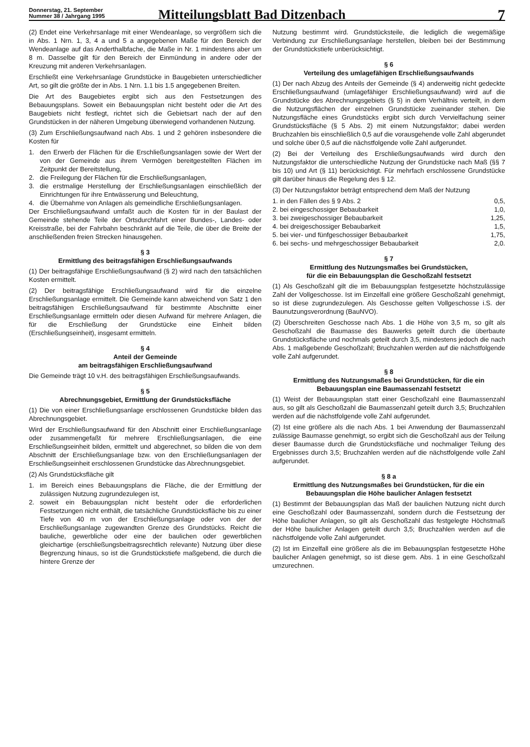Donnerstag, 21. September
Nummer 38 / Jahrgang 1995
Mitteilungsblatt Bad Ditzenbach
7
(2) Endet eine Verkehrsanlage mit einer Wendeanlage, so vergrößern sich die in Abs. 1 Nrn. 1, 3, 4 a und 5 a angegebenen Maße für den Bereich der Wendeanlage auf das Anderthalbfache, die Maße in Nr. 1 mindestens aber um 8 m. Dasselbe gilt für den Bereich der Einmündung in andere oder der Kreuzung mit anderen Verkehrsanlagen.
Erschließt eine Verkehrsanlage Grundstücke in Baugebieten unterschiedlicher Art, so gilt die größte der in Abs. 1 Nrn. 1.1 bis 1.5 angegebenen Breiten.
Die Art des Baugebietes ergibt sich aus den Festsetzungen des Bebauungsplans. Soweit ein Bebauungsplan nicht besteht oder die Art des Baugebiets nicht festlegt, richtet sich die Gebietsart nach der auf den Grundstücken in der näheren Umgebung überwiegend vorhandenen Nutzung.
(3) Zum Erschließungsaufwand nach Abs. 1 und 2 gehören insbesondere die Kosten für
1. den Erwerb der Flächen für die Erschließungsanlagen sowie der Wert der von der Gemeinde aus ihrem Vermögen bereitgestellten Flächen im Zeitpunkt der Bereitstellung,
2. die Freilegung der Flächen für die Erschließungsanlagen,
3. die erstmalige Herstellung der Erschließungsanlagen einschließlich der Einrichtungen für ihre Entwässerung und Beleuchtung,
4. die Übernahme von Anlagen als gemeindliche Erschließungsanlagen.
Der Erschließungsaufwand umfaßt auch die Kosten für in der Baulast der Gemeinde stehende Teile der Ortsdurchfahrt einer Bundes-, Landes- oder Kreisstraße, bei der Fahrbahn beschränkt auf die Teile, die über die Breite der anschließenden freien Strecken hinausgehen.
§ 3
Ermittlung des beitragsfähigen Erschließungsaufwands
(1) Der beitragsfähige Erschließungsaufwand (§ 2) wird nach den tatsächlichen Kosten ermittelt.
(2) Der beitragsfähige Erschließungsaufwand wird für die einzelne Erschließungsanlage ermittelt. Die Gemeinde kann abweichend von Satz 1 den beitragsfähigen Erschließungsaufwand für bestimmte Abschnitte einer Erschließungsanlage ermitteln oder diesen Aufwand für mehrere Anlagen, die für die Erschließung der Grundstücke eine Einheit bilden (Erschließungseinheit), insgesamt ermitteln.
§ 4
Anteil der Gemeinde
am beitragsfähigen Erschließungsaufwand
Die Gemeinde trägt 10 v.H. des beitragsfähigen Erschließungsaufwands.
§ 5
Abrechnungsgebiet, Ermittlung der Grundstücksfläche
(1) Die von einer Erschließungsanlage erschlossenen Grundstücke bilden das Abrechnungsgebiet.
Wird der Erschließungsaufwand für den Abschnitt einer Erschließungsanlage oder zusammengefaßt für mehrere Erschließungsanlagen, die eine Erschließungseinheit bilden, ermittelt und abgerechnet, so bilden die von dem Abschnitt der Erschließungsanlage bzw. von den Erschließungsanlagen der Erschließungseinheit erschlossenen Grundstücke das Abrechnungsgebiet.
(2) Als Grundstücksfläche gilt
1. im Bereich eines Bebauungsplans die Fläche, die der Ermittlung der zulässigen Nutzung zugrundezulegen ist,
2. soweit ein Bebauungsplan nicht besteht oder die erforderlichen Festsetzungen nicht enthält, die tatsächliche Grundstücksfläche bis zu einer Tiefe von 40 m von der Erschließungsanlage oder von der der Erschließungsanlage zugewandten Grenze des Grundstücks. Reicht die bauliche, gewerbliche oder eine der baulichen oder gewerblichen gleichartige (erschließungsbeitragsrechtlich relevante) Nutzung über diese Begrenzung hinaus, so ist die Grundstückstiefe maßgebend, die durch die hintere Grenze der
Nutzung bestimmt wird. Grundstücksteile, die lediglich die wegemäßige Verbindung zur Erschließungsanlage herstellen, bleiben bei der Bestimmung der Grundstückstiefe unberücksichtigt.
§ 6
Verteilung des umlagefähigen Erschließungsaufwands
(1) Der nach Abzug des Anteils der Gemeinde (§ 4) anderweitig nicht gedeckte Erschließungsaufwand (umlagefähiger Erschließungsaufwand) wird auf die Grundstücke des Abrechnungsgebiets (§ 5) in dem Verhältnis verteilt, in dem die Nutzungsflächen der einzelnen Grundstücke zueinander stehen. Die Nutzungsfläche eines Grundstücks ergibt sich durch Vervielfachung seiner Grundstücksfläche (§ 5 Abs. 2) mit einem Nutzungsfaktor; dabei werden Bruchzahlen bis einschließlich 0,5 auf die vorausgehende volle Zahl abgerundet und solche über 0,5 auf die nächstfolgende volle Zahl aufgerundet.
(2) Bei der Verteilung des Erschließungsaufwands wird durch den Nutzungsfaktor die unterschiedliche Nutzung der Grundstücke nach Maß (§§ 7 bis 10) und Art (§ 11) berücksichtigt. Für mehrfach erschlossene Grundstücke gilt darüber hinaus die Regelung des § 12.
(3) Der Nutzungsfaktor beträgt entsprechend dem Maß der Nutzung
1. in den Fällen des § 9 Abs. 2 0,5,
2. bei eingeschossiger Bebaubarkeit 1,0,
3. bei zweigeschossiger Bebaubarkeit 1,25,
4. bei dreigeschossiger Bebaubarkeit 1,5,
5. bei vier- und fünfgeschossiger Bebaubarkeit 1,75,
6. bei sechs- und mehrgeschossiger Bebaubarkeit 2,0.
§ 7
Ermittlung des Nutzungsmaßes bei Grundstücken,
für die ein Bebauungsplan die Geschoßzahl festsetzt
(1) Als Geschoßzahl gilt die im Bebauungsplan festgesetzte höchstzulässige Zahl der Vollgeschosse. Ist im Einzelfall eine größere Geschoßzahl genehmigt, so ist diese zugrundezulegen. Als Geschosse gelten Vollgeschosse i.S. der Baunutzungsverordnung (BauNVO).
(2) Überschreiten Geschosse nach Abs. 1 die Höhe von 3,5 m, so gilt als Geschoßzahl die Baumasse des Bauwerks geteilt durch die überbaute Grundstücksfläche und nochmals geteilt durch 3,5, mindestens jedoch die nach Abs. 1 maßgebende Geschoßzahl; Bruchzahlen werden auf die nächstfolgende volle Zahl aufgerundet.
§ 8
Ermittlung des Nutzungsmaßes bei Grundstücken, für die ein Bebauungsplan eine Baumassenzahl festsetzt
(1) Weist der Bebauungsplan statt einer Geschoßzahl eine Baumassenzahl aus, so gilt als Geschoßzahl die Baumassenzahl geteilt durch 3,5; Bruchzahlen werden auf die nächstfolgende volle Zahl aufgerundet.
(2) Ist eine größere als die nach Abs. 1 bei Anwendung der Baumassenzahl zulässige Baumasse genehmigt, so ergibt sich die Geschoßzahl aus der Teilung dieser Baumasse durch die Grundstücksfläche und nochmaliger Teilung des Ergebnisses durch 3,5; Bruchzahlen werden auf die nächstfolgende volle Zahl aufgerundet.
§ 8 a
Ermittlung des Nutzungsmaßes bei Grundstücken, für die ein Bebauungsplan die Höhe baulicher Anlagen festsetzt
(1) Bestimmt der Bebauungsplan das Maß der baulichen Nutzung nicht durch eine Geschoßzahl oder Baumassenzahl, sondern durch die Festsetzung der Höhe baulicher Anlagen, so gilt als Geschoßzahl das festgelegte Höchstmaß der Höhe baulicher Anlagen geteilt durch 3,5; Bruchzahlen werden auf die nächstfolgende volle Zahl aufgerundet.
(2) Ist im Einzelfall eine größere als die im Bebauungsplan festgesetzte Höhe baulicher Anlagen genehmigt, so ist diese gem. Abs. 1 in eine Geschoßzahl umzurechnen.